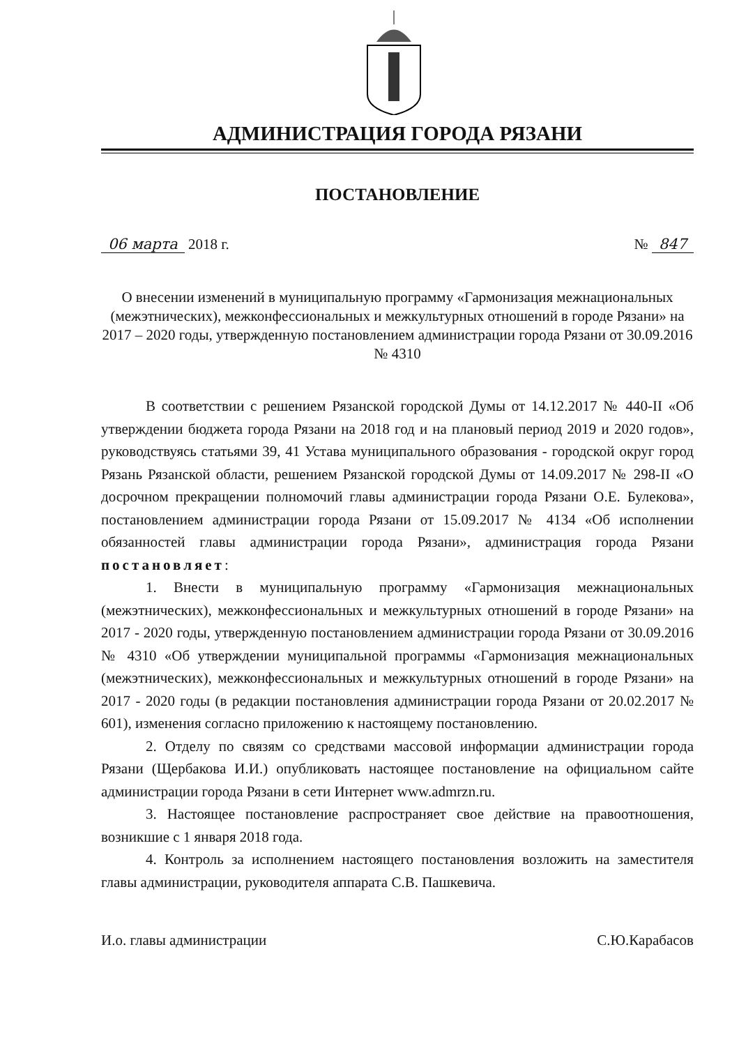АДМИНИСТРАЦИЯ ГОРОДА РЯЗАНИ
ПОСТАНОВЛЕНИЕ
06 марта 2018 г. № 847
О внесении изменений в муниципальную программу «Гармонизация межнациональных (межэтнических), межконфессиональных и межкультурных отношений в городе Рязани» на 2017 – 2020 годы, утвержденную постановлением администрации города Рязани от 30.09.2016 № 4310
В соответствии с решением Рязанской городской Думы от 14.12.2017 № 440-II «Об утверждении бюджета города Рязани на 2018 год и на плановый период 2019 и 2020 годов», руководствуясь статьями 39, 41 Устава муниципального образования - городской округ город Рязань Рязанской области, решением Рязанской городской Думы от 14.09.2017 № 298-II «О досрочном прекращении полномочий главы администрации города Рязани О.Е. Булекова», постановлением администрации города Рязани от 15.09.2017 № 4134 «Об исполнении обязанностей главы администрации города Рязани», администрация города Рязани постановляет:
1. Внести в муниципальную программу «Гармонизация межнациональных (межэтнических), межконфессиональных и межкультурных отношений в городе Рязани» на 2017 - 2020 годы, утвержденную постановлением администрации города Рязани от 30.09.2016 № 4310 «Об утверждении муниципальной программы «Гармонизация межнациональных (межэтнических), межконфессиональных и межкультурных отношений в городе Рязани» на 2017 - 2020 годы (в редакции постановления администрации города Рязани от 20.02.2017 № 601), изменения согласно приложению к настоящему постановлению.
2. Отделу по связям со средствами массовой информации администрации города Рязани (Щербакова И.И.) опубликовать настоящее постановление на официальном сайте администрации города Рязани в сети Интернет www.admrzn.ru.
3. Настоящее постановление распространяет свое действие на правоотношения, возникшие с 1 января 2018 года.
4. Контроль за исполнением настоящего постановления возложить на заместителя главы администрации, руководителя аппарата С.В. Пашкевича.
И.о. главы администрации С.Ю.Карабасов